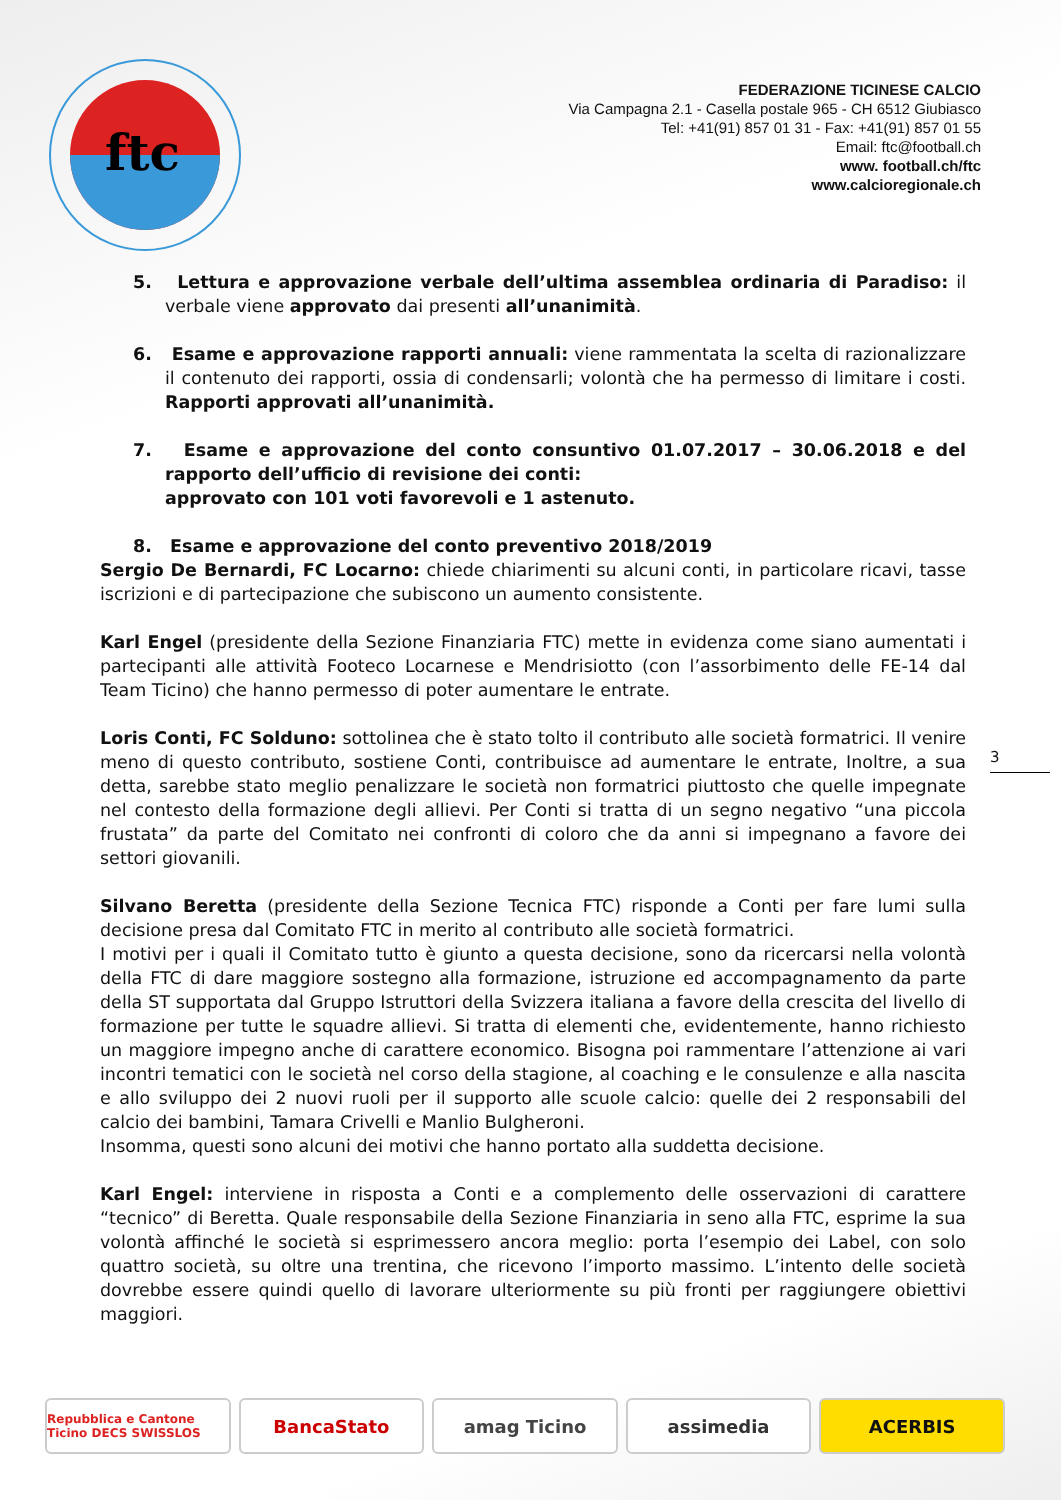ftc
FEDERAZIONE TICINESE CALCIO
Via Campagna 2.1 - Casella postale 965 - CH 6512 Giubiasco
Tel: +41(91) 857 01 31 - Fax: +41(91) 857 01 55
Email: ftc@football.ch
www. football.ch/ftc
www.calcioregionale.ch
5. Lettura e approvazione verbale dell’ultima assemblea ordinaria di Paradiso: il verbale viene approvato dai presenti all’unanimità.
6. Esame e approvazione rapporti annuali: viene rammentata la scelta di razionalizzare il contenuto dei rapporti, ossia di condensarli; volontà che ha permesso di limitare i costi. Rapporti approvati all’unanimità.
7. Esame e approvazione del conto consuntivo 01.07.2017 – 30.06.2018 e del rapporto dell’ufficio di revisione dei conti:
approvato con 101 voti favorevoli e 1 astenuto.
8. Esame e approvazione del conto preventivo 2018/2019
Sergio De Bernardi, FC Locarno: chiede chiarimenti su alcuni conti, in particolare ricavi, tasse iscrizioni e di partecipazione che subiscono un aumento consistente.
Karl Engel (presidente della Sezione Finanziaria FTC) mette in evidenza come siano aumentati i partecipanti alle attività Footeco Locarnese e Mendrisiotto (con l’assorbimento delle FE-14 dal Team Ticino) che hanno permesso di poter aumentare le entrate.
Loris Conti, FC Solduno: sottolinea che è stato tolto il contributo alle società formatrici. Il venire meno di questo contributo, sostiene Conti, contribuisce ad aumentare le entrate, Inoltre, a sua detta, sarebbe stato meglio penalizzare le società non formatrici piuttosto che quelle impegnate nel contesto della formazione degli allievi. Per Conti si tratta di un segno negativo “una piccola frustata” da parte del Comitato nei confronti di coloro che da anni si impegnano a favore dei settori giovanili.
Silvano Beretta (presidente della Sezione Tecnica FTC) risponde a Conti per fare lumi sulla decisione presa dal Comitato FTC in merito al contributo alle società formatrici.
I motivi per i quali il Comitato tutto è giunto a questa decisione, sono da ricercarsi nella volontà della FTC di dare maggiore sostegno alla formazione, istruzione ed accompagnamento da parte della ST supportata dal Gruppo Istruttori della Svizzera italiana a favore della crescita del livello di formazione per tutte le squadre allievi. Si tratta di elementi che, evidentemente, hanno richiesto un maggiore impegno anche di carattere economico. Bisogna poi rammentare l’attenzione ai vari incontri tematici con le società nel corso della stagione, al coaching e le consulenze e alla nascita e allo sviluppo dei 2 nuovi ruoli per il supporto alle scuole calcio: quelle dei 2 responsabili del calcio dei bambini, Tamara Crivelli e Manlio Bulgheroni.
Insomma, questi sono alcuni dei motivi che hanno portato alla suddetta decisione.
Karl Engel: interviene in risposta a Conti e a complemento delle osservazioni di carattere “tecnico” di Beretta. Quale responsabile della Sezione Finanziaria in seno alla FTC, esprime la sua volontà affinché le società si esprimessero ancora meglio: porta l’esempio dei Label, con solo quattro società, su oltre una trentina, che ricevono l’importo massimo. L’intento delle società dovrebbe essere quindi quello di lavorare ulteriormente su più fronti per raggiungere obiettivi maggiori.
3
Repubblica e Cantone Ticino DECS SWISSLOS
BancaStato amag Ticino assimedia ACERBIS